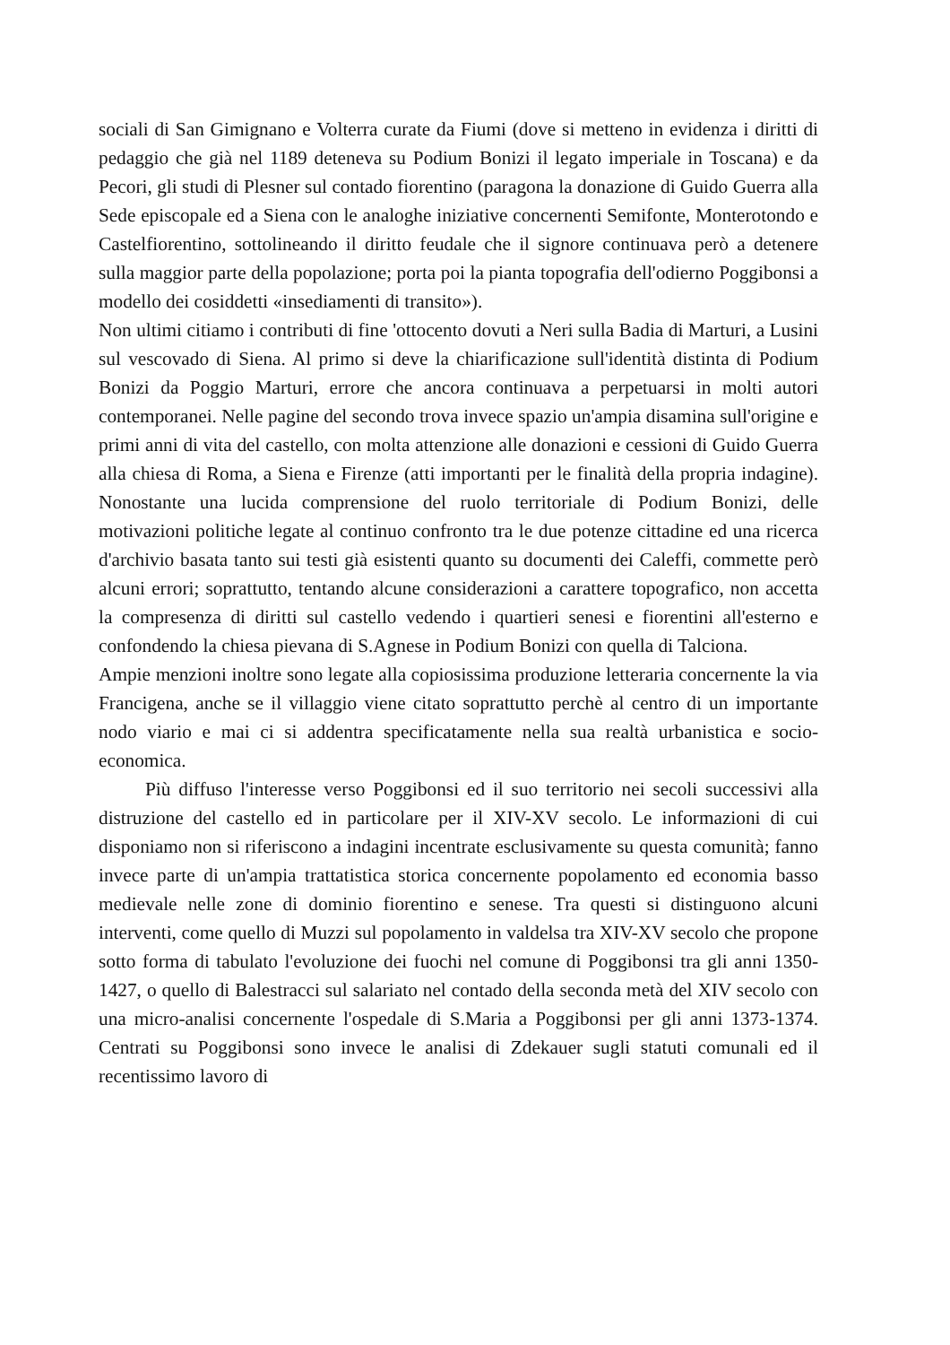sociali di San Gimignano e Volterra curate da Fiumi (dove si metteno in evidenza i diritti di pedaggio che già nel 1189 deteneva su Podium Bonizi il legato imperiale in Toscana) e da Pecori, gli studi di Plesner sul contado fiorentino (paragona la donazione di Guido Guerra alla Sede episcopale ed a Siena con le analoghe iniziative concernenti Semifonte, Monterotondo e Castelfiorentino, sottolineando il diritto feudale che il signore continuava però a detenere sulla maggior parte della popolazione; porta poi la pianta topografia dell'odierno Poggibonsi a modello dei cosiddetti «insediamenti di transito»).
Non ultimi citiamo i contributi di fine 'ottocento dovuti a Neri sulla Badia di Marturi, a Lusini sul vescovado di Siena. Al primo si deve la chiarificazione sull'identità distinta di Podium Bonizi da Poggio Marturi, errore che ancora continuava a perpetuarsi in molti autori contemporanei. Nelle pagine del secondo trova invece spazio un'ampia disamina sull'origine e primi anni di vita del castello, con molta attenzione alle donazioni e cessioni di Guido Guerra alla chiesa di Roma, a Siena e Firenze (atti importanti per le finalità della propria indagine). Nonostante una lucida comprensione del ruolo territoriale di Podium Bonizi, delle motivazioni politiche legate al continuo confronto tra le due potenze cittadine ed una ricerca d'archivio basata tanto sui testi già esistenti quanto su documenti dei Caleffi, commette però alcuni errori; soprattutto, tentando alcune considerazioni a carattere topografico, non accetta la compresenza di diritti sul castello vedendo i quartieri senesi e fiorentini all'esterno e confondendo la chiesa pievana di S.Agnese in Podium Bonizi con quella di Talciona.
Ampie menzioni inoltre sono legate alla copiosissima produzione letteraria concernente la via Francigena, anche se il villaggio viene citato soprattutto perchè al centro di un importante nodo viario e mai ci si addentra specificatamente nella sua realtà urbanistica e socio-economica.
Più diffuso l'interesse verso Poggibonsi ed il suo territorio nei secoli successivi alla distruzione del castello ed in particolare per il XIV-XV secolo. Le informazioni di cui disponiamo non si riferiscono a indagini incentrate esclusivamente su questa comunità; fanno invece parte di un'ampia trattatistica storica concernente popolamento ed economia basso medievale nelle zone di dominio fiorentino e senese. Tra questi si distinguono alcuni interventi, come quello di Muzzi sul popolamento in valdelsa tra XIV-XV secolo che propone sotto forma di tabulato l'evoluzione dei fuochi nel comune di Poggibonsi tra gli anni 1350-1427, o quello di Balestracci sul salariato nel contado della seconda metà del XIV secolo con una micro-analisi concernente l'ospedale di S.Maria a Poggibonsi per gli anni 1373-1374. Centrati su Poggibonsi sono invece le analisi di Zdekauer sugli statuti comunali ed il recentissimo lavoro di